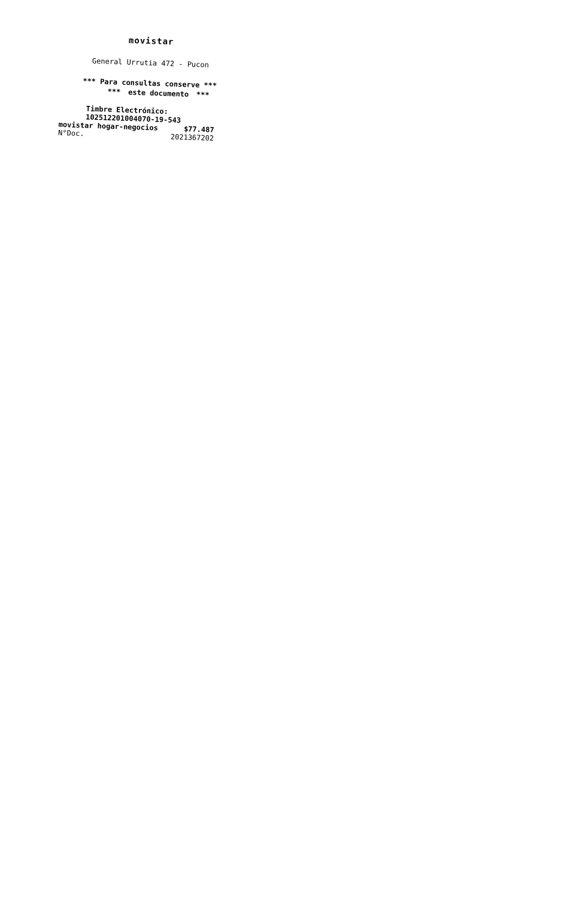movistar
General Urrutia 472 - Pucon
*** Para consultas conserve ***
*** este documento ***
Timbre Electrónico: 102512201004070-19-543
movistar hogar-negocios $77.487
N°Doc. 2021367202